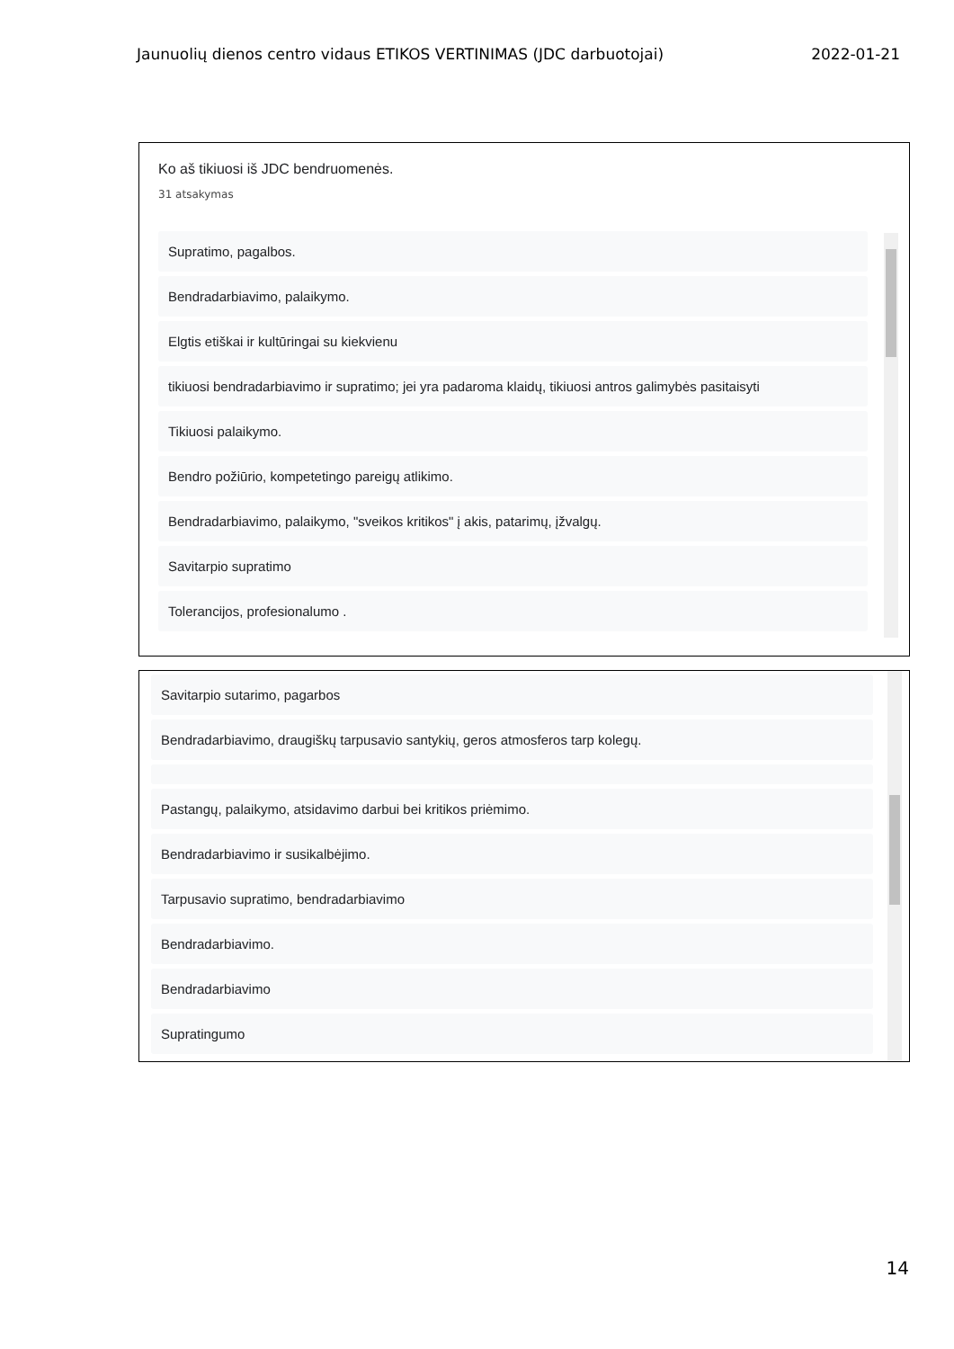Jaunuolių dienos centro vidaus ETIKOS VERTINIMAS (JDC darbuotojai) 2022-01-21
Ko aš tikiuosi iš JDC bendruomenės.
31 atsakymas
Supratimo, pagalbos.
Bendradarbiavimo, palaikymo.
Elgtis etiškai ir kultūringai su kiekvienu
tikiuosi bendradarbiavimo ir supratimo; jei yra padaroma klaidų, tikiuosi antros galimybės pasitaisyti
Tikiuosi palaikymo.
Bendro požiūrio, kompetetingo pareigų atlikimo.
Bendradarbiavimo, palaikymo, "sveikos kritikos" į akis, patarimų, įžvalgų.
Savitarpio supratimo
Tolerancijos, profesionalumo .
Savitarpio sutarimo, pagarbos
Bendradarbiavimo, draugiškų tarpusavio santykių, geros atmosferos tarp kolegų.
Pastangų, palaikymo, atsidavimo darbui bei kritikos priėmimo.
Bendradarbiavimo ir susikalbėjimo.
Tarpusavio supratimo, bendradarbiavimo
Bendradarbiavimo.
Bendradarbiavimo
Supratingumo
14